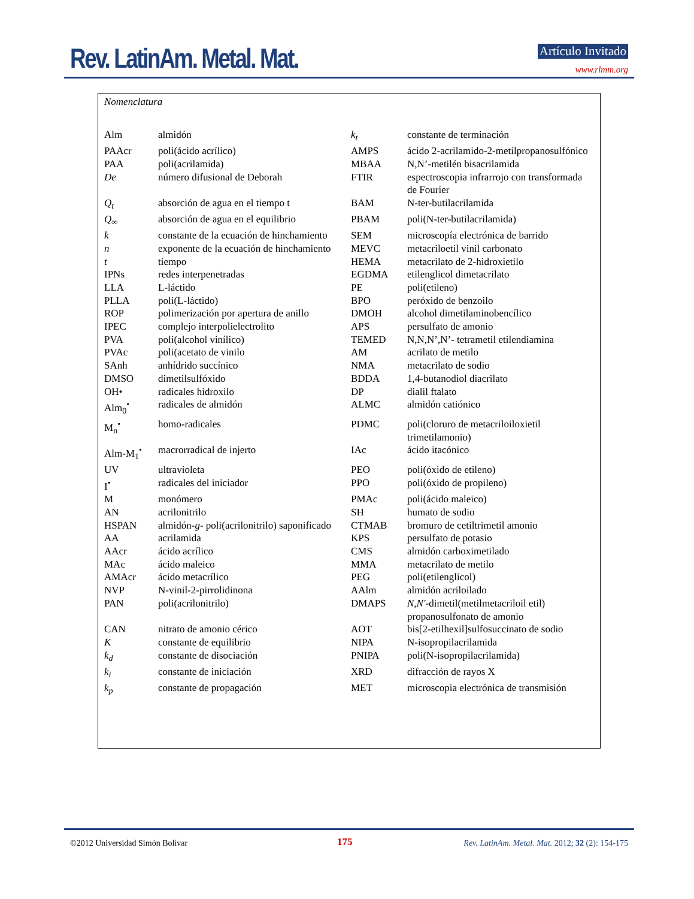Rev. LatinAm. Metal. Mat. Artículo Invitado
www.rlmm.org
Nomenclatura
| Alm | almidón | k<sub>t</sub> | constante de terminación |
| PAAcr | poli(ácido acrílico) | AMPS | ácido 2-acrilamido-2-metilpropanosulfónico |
| PAA | poli(acrilamida) | MBAA | N,N’-metilén bisacrilamida |
| De | número difusional de Deborah | FTIR | espectroscopia infrarrojo con transformada de Fourier |
| Q<sub>t</sub> | absorción de agua en el tiempo t | BAM | N-ter-butilacrilamida |
| Q<sub>∞</sub> | absorción de agua en el equilibrio | PBAM | poli(N-ter-butilacrilamida) |
| k | constante de la ecuación de hinchamiento | SEM | microscopía electrónica de barrido |
| n | exponente de la ecuación de hinchamiento | MEVC | metacriloetil vinil carbonato |
| t | tiempo | HEMA | metacrilato de 2-hidroxietilo |
| IPNs | redes interpenetradas | EGDMA | etilenglicol dimetacrilato |
| LLA | L-láctido | PE | poli(etileno) |
| PLLA | poli(L-láctido) | BPO | peróxido de benzoilo |
| ROP | polimerización por apertura de anillo | DMOH | alcohol dimetilaminobencílico |
| IPEC | complejo interpolielectrolito | APS | persulfato de amonio |
| PVA | poli(alcohol vinílico) | TEMED | N,N,N’,N’- tetrametil etilendiamina |
| PVAc | poli(acetato de vinilo | AM | acrilato de metilo |
| SAnh | anhídrido succínico | NMA | metacrilato de sodio |
| DMSO | dimetilsulfóxido | BDDA | 1,4-butanodiol diacrilato |
| OH• | radicales hidroxilo | DP | dialil ftalato |
| Alm<sub>0</sub><sup>•</sup> | radicales de almidón | ALMC | almidón catiónico |
| M<sub>n</sub><sup>•</sup> | homo-radicales | PDMC | poli(cloruro de metacriloiloxietil trimetilamonio) |
| Alm-M<sub>1</sub><sup>•</sup> | macrorradical de injerto | IAc | ácido itacónico |
| UV | ultravioleta | PEO | poli(óxido de etileno) |
| I<sup>•</sup> | radicales del iniciador | PPO | poli(óxido de propileno) |
| M | monómero | PMAc | poli(ácido maleico) |
| AN | acrilonitrilo | SH | humato de sodio |
| HSPAN | almidón- g - poli(acrilonitrilo) saponificado | CTMAB | bromuro de cetiltrimetil amonio |
| AA | acrilamida | KPS | persulfato de potasio |
| AAcr | ácido acrílico | CMS | almidón carboximetilado |
| MAc | ácido maleico | MMA | metacrilato de metilo |
| AMAcr | ácido metacrílico | PEG | poli(etilenglicol) |
| NVP | N-vinil-2-pirrolidinona | AAlm | almidón acriloilado |
| PAN | poli(acrilonitrilo) | DMAPS | N,N' -dimetil(metilmetacriloil etil) propanosulfonato de amonio |
| CAN | nitrato de amonio cérico | AOT | bis[2-etilhexil]sulfosuccinato de sodio |
| K | constante de equilibrio | NIPA | N-isopropilacrilamida |
| k<sub>d</sub> | constante de disociación | PNIPA | poli(N-isopropilacrilamida) |
| k<sub>i</sub> | constante de iniciación | XRD | difracción de rayos X |
| k<sub>p</sub> | constante de propagación | MET | microscopia electrónica de transmisión |
©2012 Universidad Simón Bolívar
175
Rev. LatinAm. Metal. Mat. 2012; 32 (2): 154-175